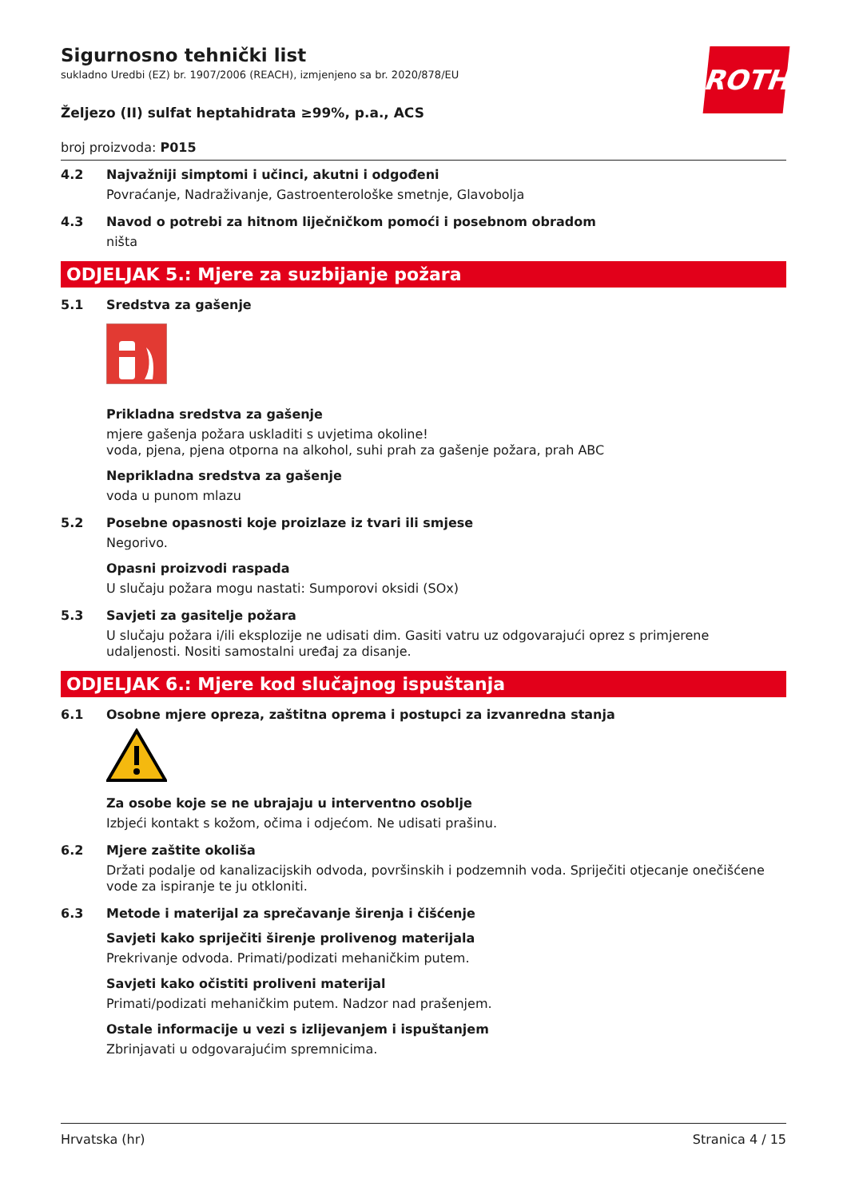ROTH
Sigurnosno tehnički list
sukladno Uredbi (EZ) br. 1907/2006 (REACH), izmjenjeno sa br. 2020/878/EU
Željezo (II) sulfat heptahidrata ≥99%, p.a., ACS
broj proizvoda: P015
4.2 Najvažniji simptomi i učinci, akutni i odgođeni
Povraćanje, Nadraživanje, Gastroenterološke smetnje, Glavobolja
4.3 Navod o potrebi za hitnom liječničkom pomoći i posebnom obradom
ništa
ODJELJAK 5.: Mjere za suzbijanje požara
5.1 Sredstva za gašenje
Prikladna sredstva za gašenje
mjere gašenja požara uskladiti s uvjetima okoline!
voda, pjena, pjena otporna na alkohol, suhi prah za gašenje požara, prah ABC
Neprikladna sredstva za gašenje
voda u punom mlazu
5.2 Posebne opasnosti koje proizlaze iz tvari ili smjese
Negorivo.
Opasni proizvodi raspada
U slučaju požara mogu nastati: Sumporovi oksidi (SOx)
5.3 Savjeti za gasitelje požara
U slučaju požara i/ili eksplozije ne udisati dim. Gasiti vatru uz odgovarajući oprez s primjerene udaljenosti. Nositi samostalni uređaj za disanje.
ODJELJAK 6.: Mjere kod slučajnog ispuštanja
6.1 Osobne mjere opreza, zaštitna oprema i postupci za izvanredna stanja
Za osobe koje se ne ubrajaju u interventno osoblje
Izbjeći kontakt s kožom, očima i odjećom. Ne udisati prašinu.
6.2 Mjere zaštite okoliša
Držati podalje od kanalizacijskih odvoda, površinskih i podzemnih voda. Spriječiti otjecanje onečišćene vode za ispiranje te ju otkloniti.
6.3 Metode i materijal za sprečavanje širenja i čišćenje
Savjeti kako spriječiti širenje prolivenog materijala
Prekrivanje odvoda. Primati/podizati mehaničkim putem.
Savjeti kako očistiti proliveni materijal
Primati/podizati mehaničkim putem. Nadzor nad prašenjem.
Ostale informacije u vezi s izlijevanjem i ispuštanjem
Zbrinjavati u odgovarajućim spremnicima.
Hrvatska (hr) Stranica 4 / 15